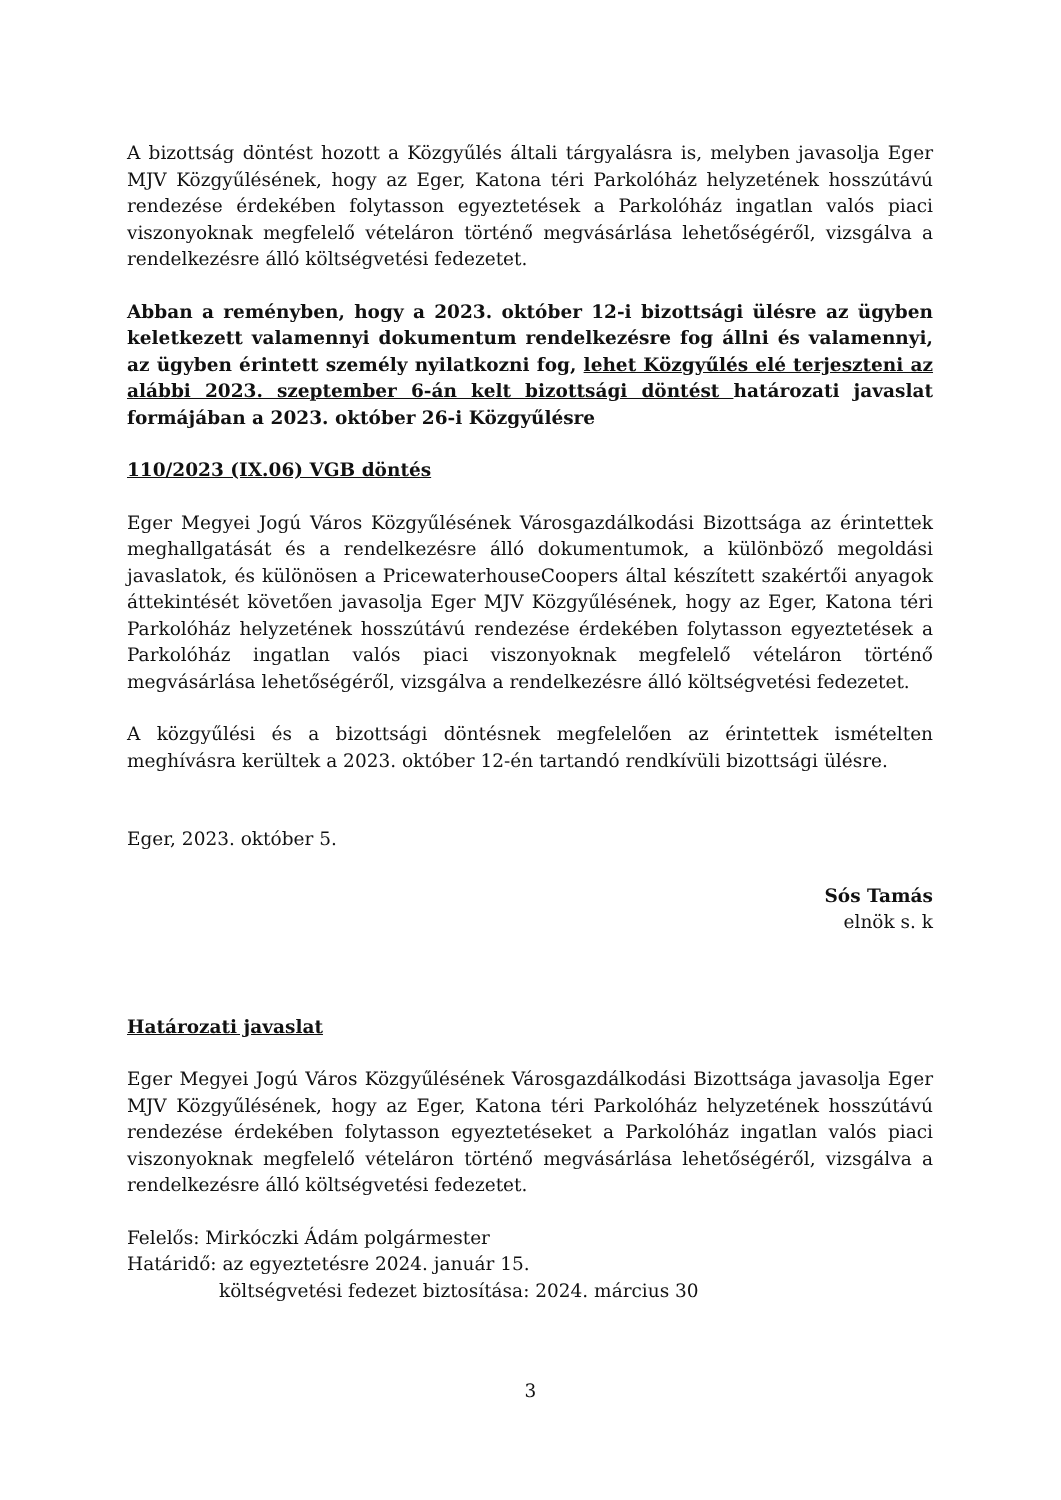A bizottság döntést hozott a Közgyűlés általi tárgyalásra is, melyben javasolja Eger MJV Közgyűlésének, hogy az Eger, Katona téri Parkolóház helyzetének hosszútávú rendezése érdekében folytasson egyeztetések a Parkolóház ingatlan valós piaci viszonyoknak megfelelő vételáron történő megvásárlása lehetőségéről, vizsgálva a rendelkezésre álló költségvetési fedezetet.
Abban a reményben, hogy a 2023. október 12-i bizottsági ülésre az ügyben keletkezett valamennyi dokumentum rendelkezésre fog állni és valamennyi, az ügyben érintett személy nyilatkozni fog, lehet Közgyűlés elé terjeszteni az alábbi 2023. szeptember 6-án kelt bizottsági döntést határozati javaslat formájában a 2023. október 26-i Közgyűlésre
110/2023 (IX.06) VGB döntés
Eger Megyei Jogú Város Közgyűlésének Városgazdálkodási Bizottsága az érintettek meghallgatását és a rendelkezésre álló dokumentumok, a különböző megoldási javaslatok, és különösen a PricewaterhouseCoopers által készített szakértői anyagok áttekintését követően javasolja Eger MJV Közgyűlésének, hogy az Eger, Katona téri Parkolóház helyzetének hosszútávú rendezése érdekében folytasson egyeztetések a Parkolóház ingatlan valós piaci viszonyoknak megfelelő vételáron történő megvásárlása lehetőségéről, vizsgálva a rendelkezésre álló költségvetési fedezetet.
A közgyűlési és a bizottsági döntésnek megfelelően az érintettek ismételten meghívásra kerültek a 2023. október 12-én tartandó rendkívüli bizottsági ülésre.
Eger, 2023. október 5.
Sós Tamás
elnök s. k
Határozati javaslat
Eger Megyei Jogú Város Közgyűlésének Városgazdálkodási Bizottsága javasolja Eger MJV Közgyűlésének, hogy az Eger, Katona téri Parkolóház helyzetének hosszútávú rendezése érdekében folytasson egyeztetéseket a Parkolóház ingatlan valós piaci viszonyoknak megfelelő vételáron történő megvásárlása lehetőségéről, vizsgálva a rendelkezésre álló költségvetési fedezetet.
Felelős: Mirkóczki Ádám polgármester
Határidő: az egyeztetésre 2024. január 15.
költségvetési fedezet biztosítása: 2024. március 30
3